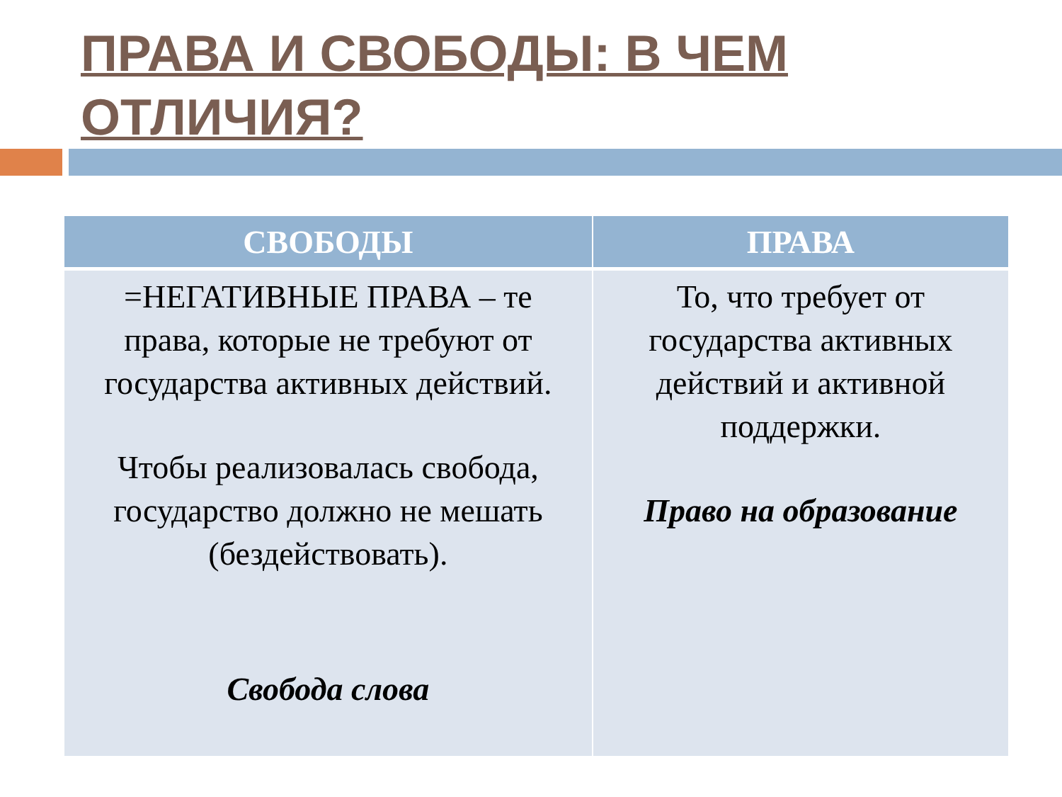ПРАВА И СВОБОДЫ: В ЧЕМ ОТЛИЧИЯ?
| СВОБОДЫ | ПРАВА |
| --- | --- |
| =НЕГАТИВНЫЕ ПРАВА – те права, которые не требуют от государства активных действий. Чтобы реализовалась свобода, государство должно не мешать (бездействовать). Свобода слова | То, что требует от государства активных действий и активной поддержки. Право на образование |